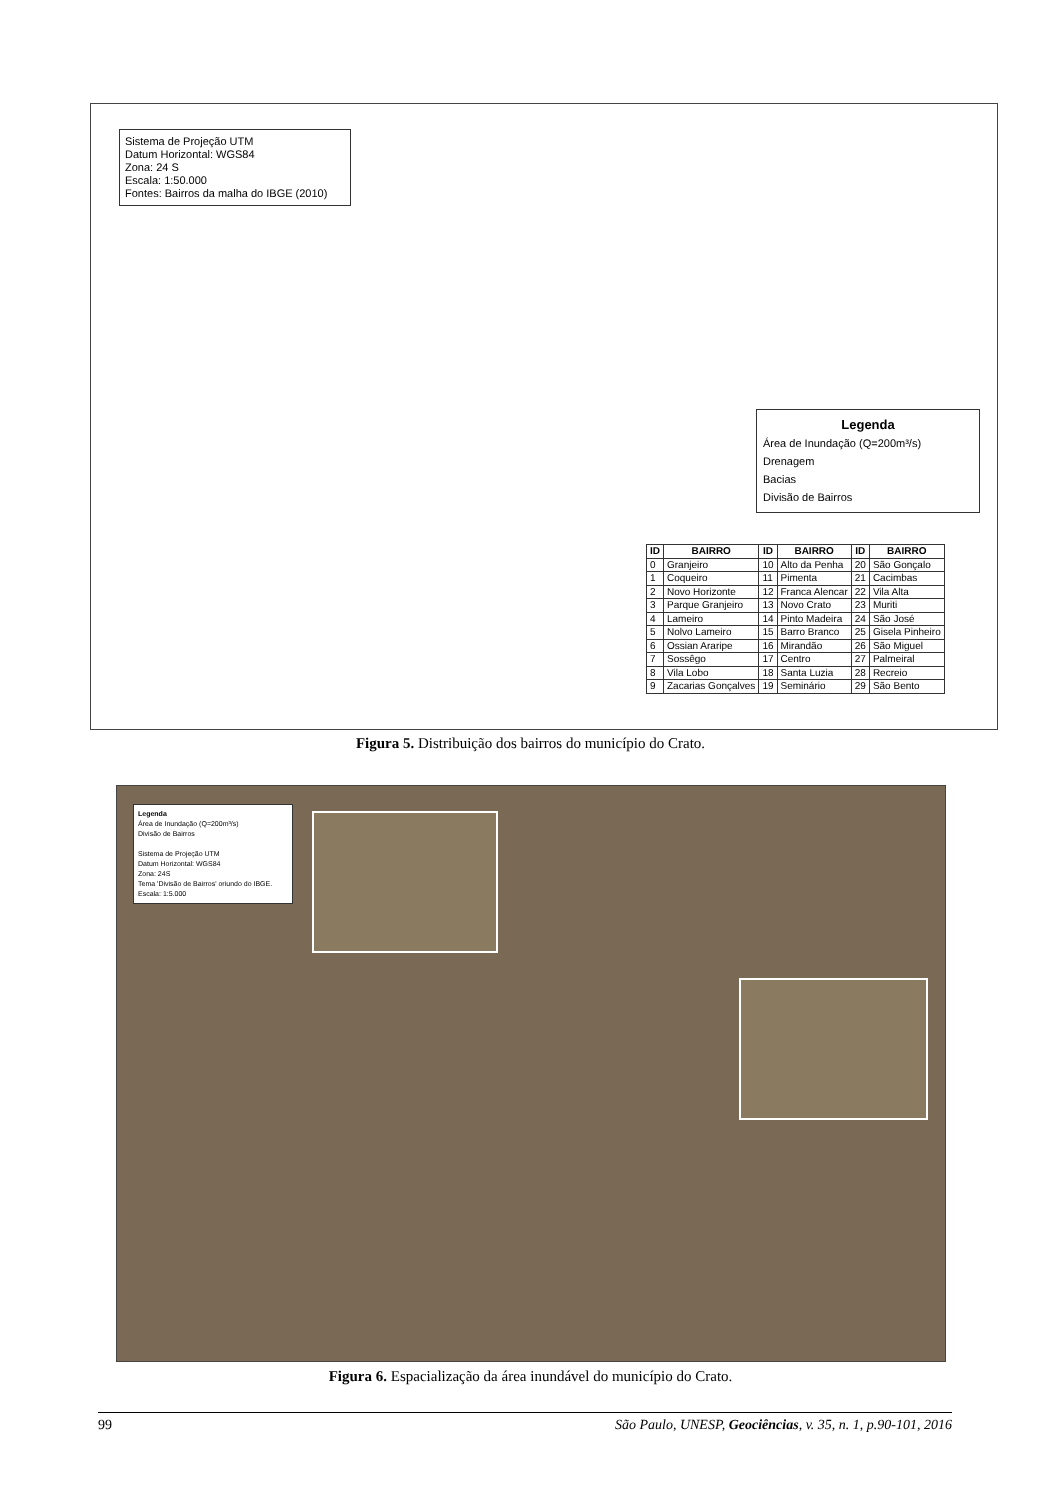Sistema de Projeção UTM
Datum Horizontal: WGS84
Zona: 24 S
Escala: 1:50.000
Fontes: Bairros da malha do IBGE (2010)
Legenda
Área de Inundação (Q=200m³/s)
Drenagem
Bacias
Divisão de Bairros
| ID | BAIRRO | ID | BAIRRO | ID | BAIRRO |
| --- | --- | --- | --- | --- | --- |
| 0 | Granjeiro | 10 | Alto da Penha | 20 | São Gonçalo |
| 1 | Coqueiro | 11 | Pimenta | 21 | Cacimbas |
| 2 | Novo Horizonte | 12 | Franca Alencar | 22 | Vila Alta |
| 3 | Parque Granjeiro | 13 | Novo Crato | 23 | Muriti |
| 4 | Lameiro | 14 | Pinto Madeira | 24 | São José |
| 5 | Nolvo Lameiro | 15 | Barro Branco | 25 | Gisela Pinheiro |
| 6 | Ossian Araripe | 16 | Mirandão | 26 | São Miguel |
| 7 | Sossêgo | 17 | Centro | 27 | Palmeiral |
| 8 | Vila Lobo | 18 | Santa Luzia | 28 | Recreio |
| 9 | Zacarias Gonçalves | 19 | Seminário | 29 | São Bento |
Figura 5. Distribuição dos bairros do município do Crato.
Legenda
Área de Inundação (Q=200m³/s)
Divisão de Bairros
Sistema de Projeção UTM
Datum Horizontal: WGS84
Zona: 24S
Tema 'Divisão de Bairros' oriundo do IBGE.
Escala: 1:5.000
Figura 6. Espacialização da área inundável do município do Crato.
99 São Paulo, UNESP, Geociências, v. 35, n. 1, p.90-101, 2016